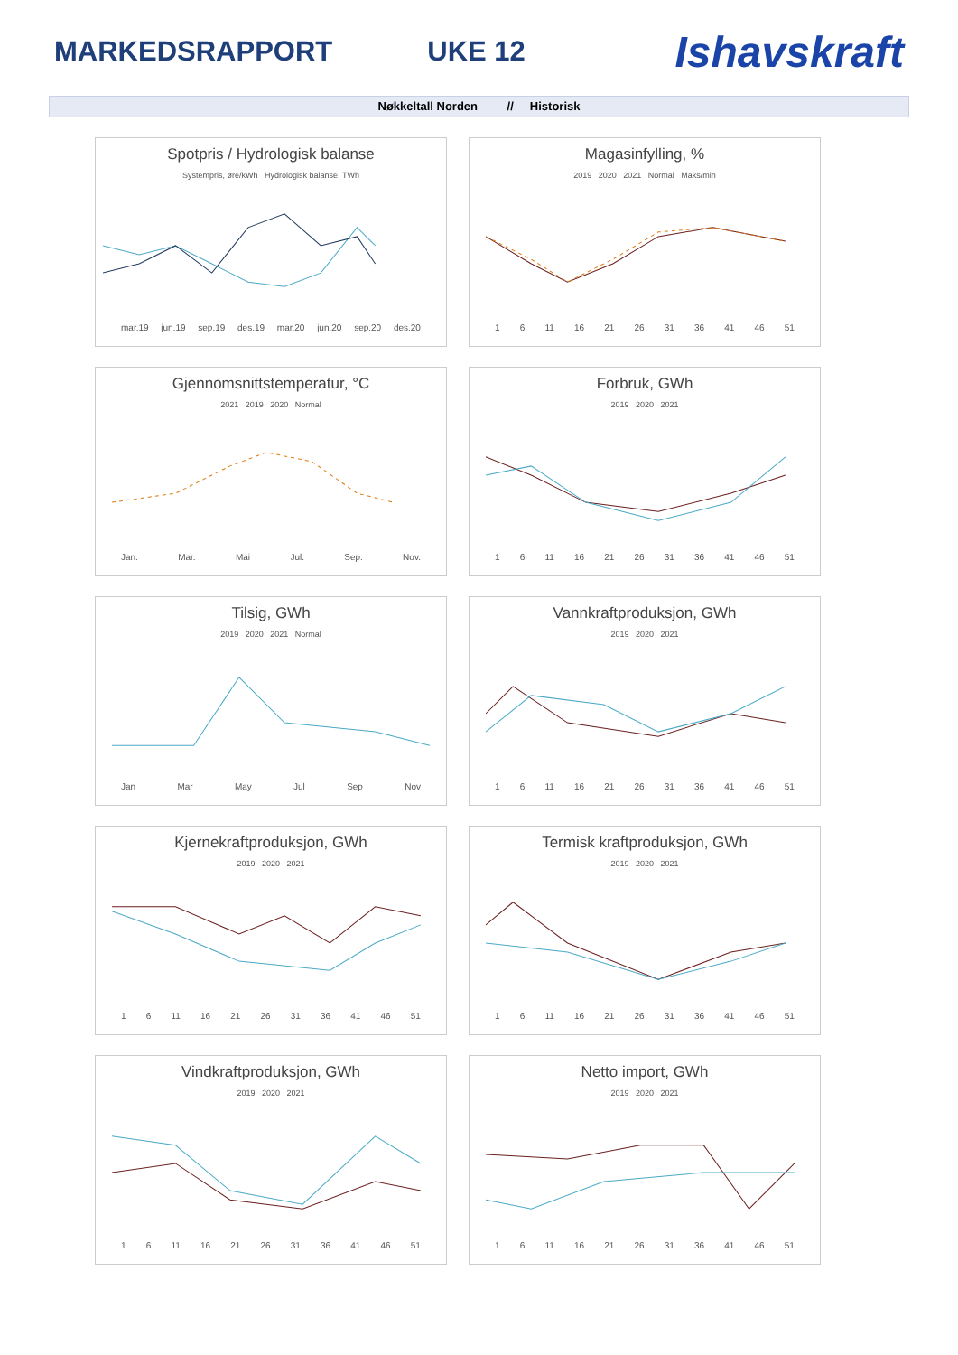MARKEDSRAPPORT UKE 12 Ishavskraft
Nøkkeltall Norden // Historisk
Spotpris / Hydrologisk balanse
Systempris, øre/kWh Hydrologisk balanse, TWh
mar.19 jun.19 sep.19 des.19 mar.20 jun.20 sep.20 des.20
Magasinfylling, %
2019 2020 2021 Normal Maks/min
1 6 11 16 21 26 31 36 41 46 51
Gjennomsnittstemperatur, °C
2021 2019 2020 Normal
Jan. Mar. Mai Jul. Sep. Nov.
Forbruk, GWh
2019 2020 2021
1 6 11 16 21 26 31 36 41 46 51
Tilsig, GWh
2019 2020 2021 Normal
Jan Mar May Jul Sep Nov
Vannkraftproduksjon, GWh
2019 2020 2021
1 6 11 16 21 26 31 36 41 46 51
Kjernekraftproduksjon, GWh
2019 2020 2021
1 6 11 16 21 26 31 36 41 46 51
Termisk kraftproduksjon, GWh
2019 2020 2021
1 6 11 16 21 26 31 36 41 46 51
Vindkraftproduksjon, GWh
2019 2020 2021
1 6 11 16 21 26 31 36 41 46 51
Netto import, GWh
2019 2020 2021
1 6 11 16 21 26 31 36 41 46 51